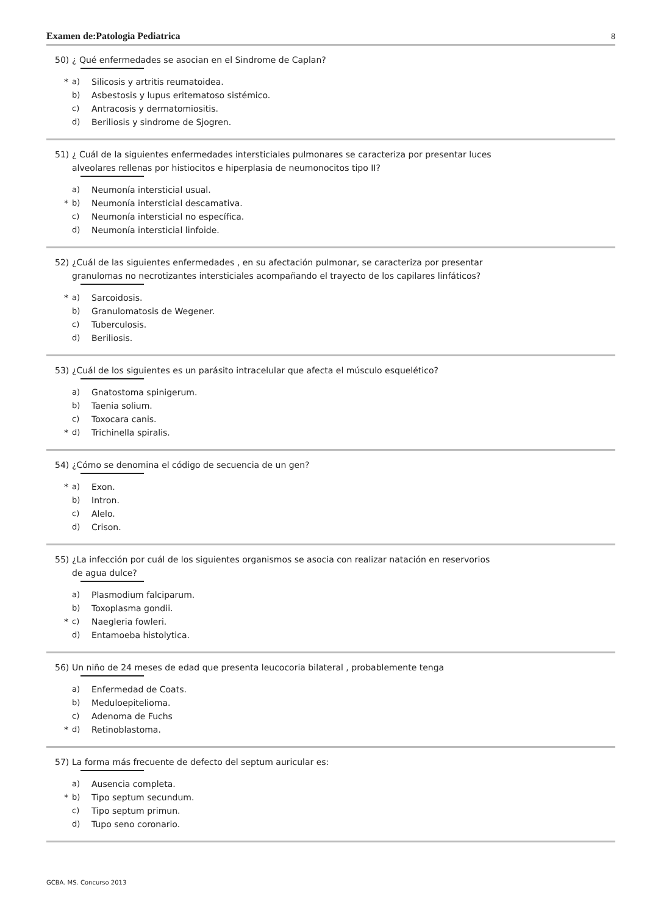Examen de:Patologia Pediatrica 8
50) ¿ Qué enfermedades se asocian en el Sindrome de Caplan?
* a) Silicosis y artritis reumatoidea.
b) Asbestosis y lupus eritematoso sistémico.
c) Antracosis y dermatomiositis.
d) Beriliosis y sindrome de Sjogren.
51) ¿ Cuál de la siguientes enfermedades intersticiales pulmonares se caracteriza por presentar luces
alveolares rellenas por histiocitos e hiperplasia de neumonocitos tipo II?
a) Neumonía intersticial usual.
* b) Neumonía intersticial descamativa.
c) Neumonía intersticial no específica.
d) Neumonía intersticial linfoide.
52) ¿Cuál de las siguientes enfermedades , en su afectación pulmonar, se caracteriza por presentar
granulomas no necrotizantes intersticiales acompañando el trayecto de los capilares linfáticos?
* a) Sarcoidosis.
b) Granulomatosis de Wegener.
c) Tuberculosis.
d) Beriliosis.
53) ¿Cuál de los siguientes es un parásito intracelular que afecta el músculo esquelético?
a) Gnatostoma spinigerum.
b) Taenia solium.
c) Toxocara canis.
* d) Trichinella spiralis.
54) ¿Cómo se denomina el código de secuencia de un gen?
* a) Exon.
b) Intron.
c) Alelo.
d) Crison.
55) ¿La infección por cuál de los siguientes organismos se asocia con realizar natación en reservorios
de agua dulce?
a) Plasmodium falciparum.
b) Toxoplasma gondii.
* c) Naegleria fowleri.
d) Entamoeba histolytica.
56) Un niño de 24 meses de edad que presenta leucocoria bilateral , probablemente tenga
a) Enfermedad de Coats.
b) Meduloepitelioma.
c) Adenoma de Fuchs
* d) Retinoblastoma.
57) La forma más frecuente de defecto del septum auricular es:
a) Ausencia completa.
* b) Tipo septum secundum.
c) Tipo septum primun.
d) Tupo seno coronario.
GCBA. MS. Concurso 2013